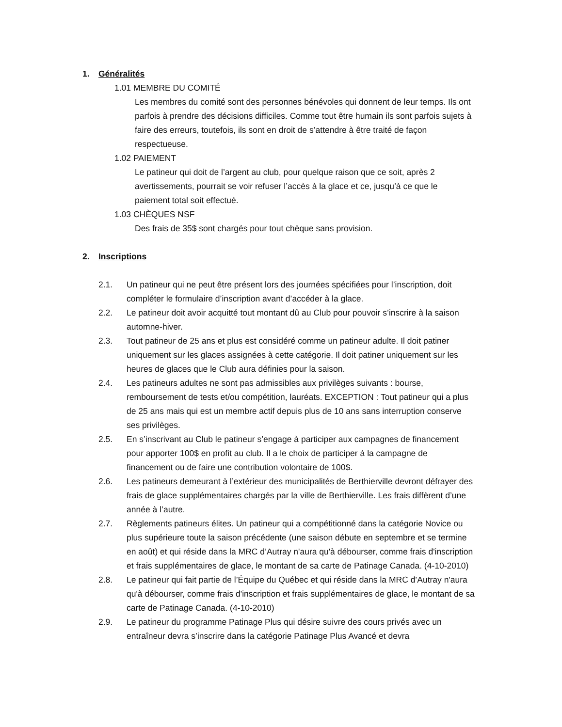1. Généralités
1.01 MEMBRE DU COMITÉ
Les membres du comité sont des personnes bénévoles qui donnent de leur temps. Ils ont parfois à prendre des décisions difficiles. Comme tout être humain ils sont parfois sujets à faire des erreurs, toutefois, ils sont en droit de s’attendre à être traité de façon respectueuse.
1.02 PAIEMENT
Le patineur qui doit de l’argent au club, pour quelque raison que ce soit, après 2 avertissements, pourrait se voir refuser l’accès à la glace et ce, jusqu’à ce que le paiement total soit effectué.
1.03 CHÈQUES NSF
Des frais de 35$ sont chargés pour tout chèque sans provision.
2. Inscriptions
2.1. Un patineur qui ne peut être présent lors des journées spécifiées pour l’inscription, doit compléter le formulaire d’inscription avant d’accéder à la glace.
2.2. Le patineur doit avoir acquitté tout montant dû au Club pour pouvoir s’inscrire à la saison automne-hiver.
2.3. Tout patineur de 25 ans et plus est considéré comme un patineur adulte. Il doit patiner uniquement sur les glaces assignées à cette catégorie. Il doit patiner uniquement sur les heures de glaces que le Club aura définies pour la saison.
2.4. Les patineurs adultes ne sont pas admissibles aux privilèges suivants : bourse, remboursement de tests et/ou compétition, lauréats. EXCEPTION : Tout patineur qui a plus de 25 ans mais qui est un membre actif depuis plus de 10 ans sans interruption conserve ses privilèges.
2.5. En s’inscrivant au Club le patineur s’engage à participer aux campagnes de financement pour apporter 100$ en profit au club. Il a le choix de participer à la campagne de financement ou de faire une contribution volontaire de 100$.
2.6. Les patineurs demeurant à l’extérieur des municipalités de Berthierville devront défrayer des frais de glace supplémentaires chargés par la ville de Berthierville. Les frais diffèrent d’une année à l’autre.
2.7. Règlements patineurs élites. Un patineur qui a compétitionné dans la catégorie Novice ou plus supérieure toute la saison précédente (une saison débute en septembre et se termine en août) et qui réside dans la MRC d’Autray n'aura qu'à débourser, comme frais d'inscription et frais supplémentaires de glace, le montant de sa carte de Patinage Canada. (4-10-2010)
2.8. Le patineur qui fait partie de l’Équipe du Québec et qui réside dans la MRC d’Autray n'aura qu'à débourser, comme frais d'inscription et frais supplémentaires de glace, le montant de sa carte de Patinage Canada. (4-10-2010)
2.9. Le patineur du programme Patinage Plus qui désire suivre des cours privés avec un entraîneur devra s’inscrire dans la catégorie Patinage Plus Avancé et devra